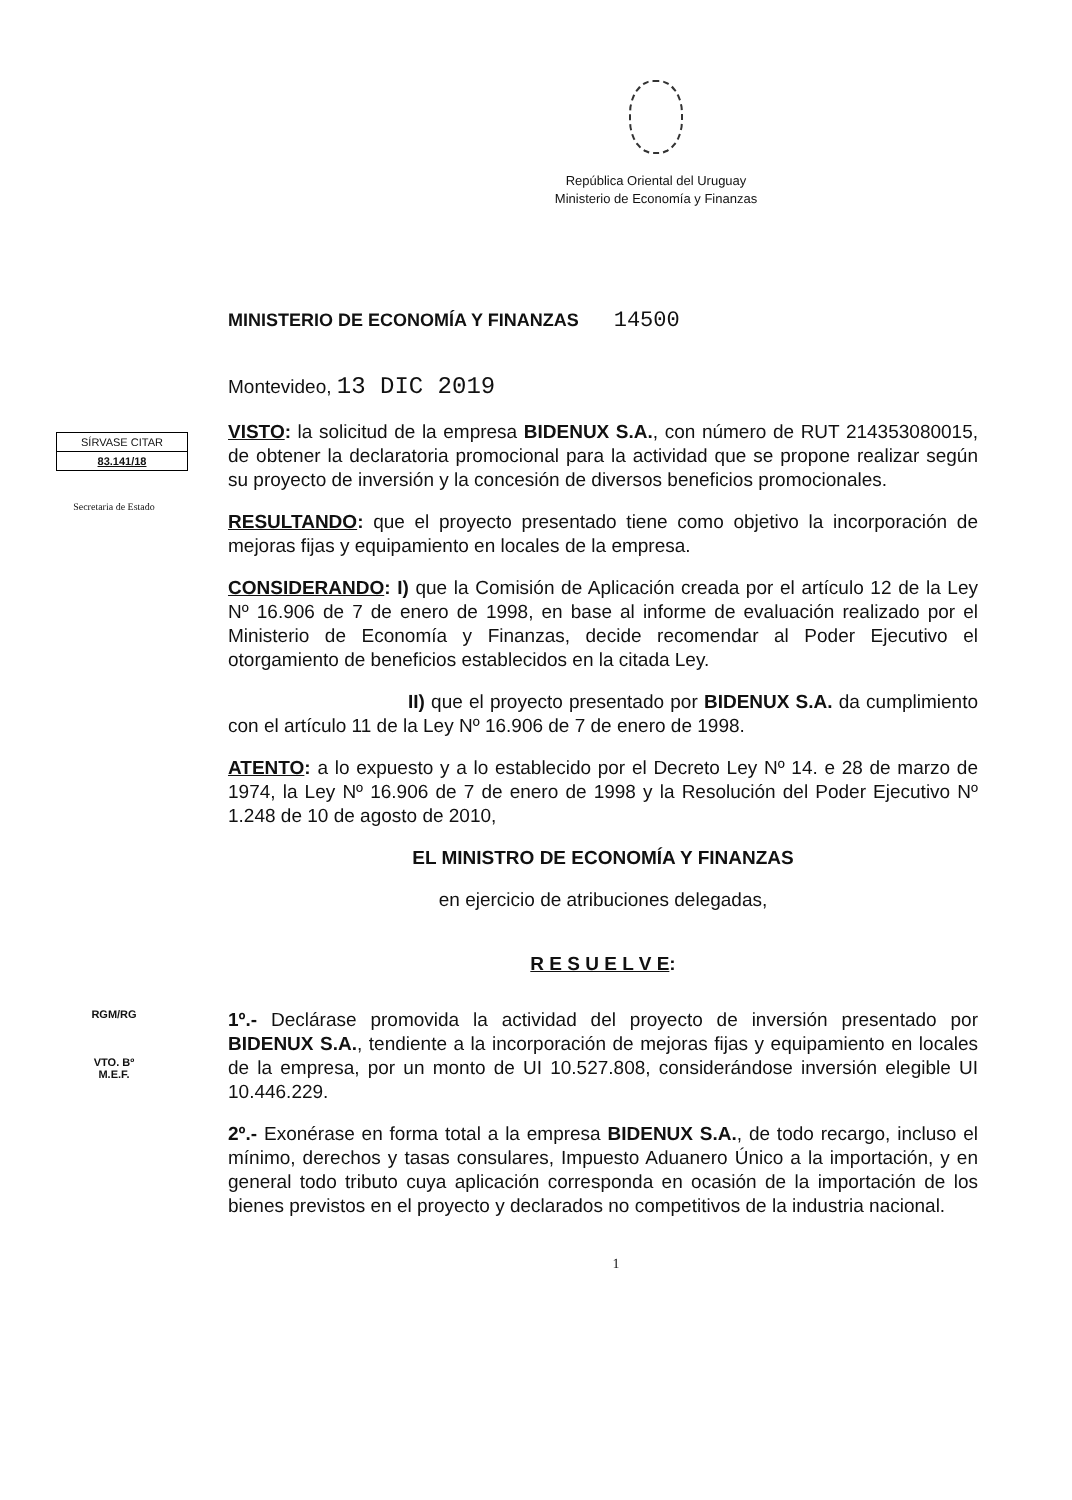República Oriental del Uruguay
Ministerio de Economía y Finanzas
MINISTERIO DE ECONOMÍA Y FINANZAS 14500
Montevideo, 13 DIC 2019
SÍRVASE CITAR
83.141/18
Secretaria de Estado
VISTO: la solicitud de la empresa BIDENUX S.A., con número de RUT 214353080015, de obtener la declaratoria promocional para la actividad que se propone realizar según su proyecto de inversión y la concesión de diversos beneficios promocionales.
RESULTANDO: que el proyecto presentado tiene como objetivo la incorporación de mejoras fijas y equipamiento en locales de la empresa.
CONSIDERANDO: I) que la Comisión de Aplicación creada por el artículo 12 de la Ley Nº 16.906 de 7 de enero de 1998, en base al informe de evaluación realizado por el Ministerio de Economía y Finanzas, decide recomendar al Poder Ejecutivo el otorgamiento de beneficios establecidos en la citada Ley.
II) que el proyecto presentado por BIDENUX S.A. da cumplimiento con el artículo 11 de la Ley Nº 16.906 de 7 de enero de 1998.
ATENTO: a lo expuesto y a lo establecido por el Decreto Ley Nº 14. e 28 de marzo de 1974, la Ley Nº 16.906 de 7 de enero de 1998 y la Resolución del Poder Ejecutivo Nº 1.248 de 10 de agosto de 2010,
EL MINISTRO DE ECONOMÍA Y FINANZAS
en ejercicio de atribuciones delegadas,
R E S U E L V E:
RGM/RG
VTO. Bº
M.E.F.
1º.- Declárase promovida la actividad del proyecto de inversión presentado por BIDENUX S.A., tendiente a la incorporación de mejoras fijas y equipamiento en locales de la empresa, por un monto de UI 10.527.808, considerándose inversión elegible UI 10.446.229.
2º.- Exonérase en forma total a la empresa BIDENUX S.A., de todo recargo, incluso el mínimo, derechos y tasas consulares, Impuesto Aduanero Único a la importación, y en general todo tributo cuya aplicación corresponda en ocasión de la importación de los bienes previstos en el proyecto y declarados no competitivos de la industria nacional.
1